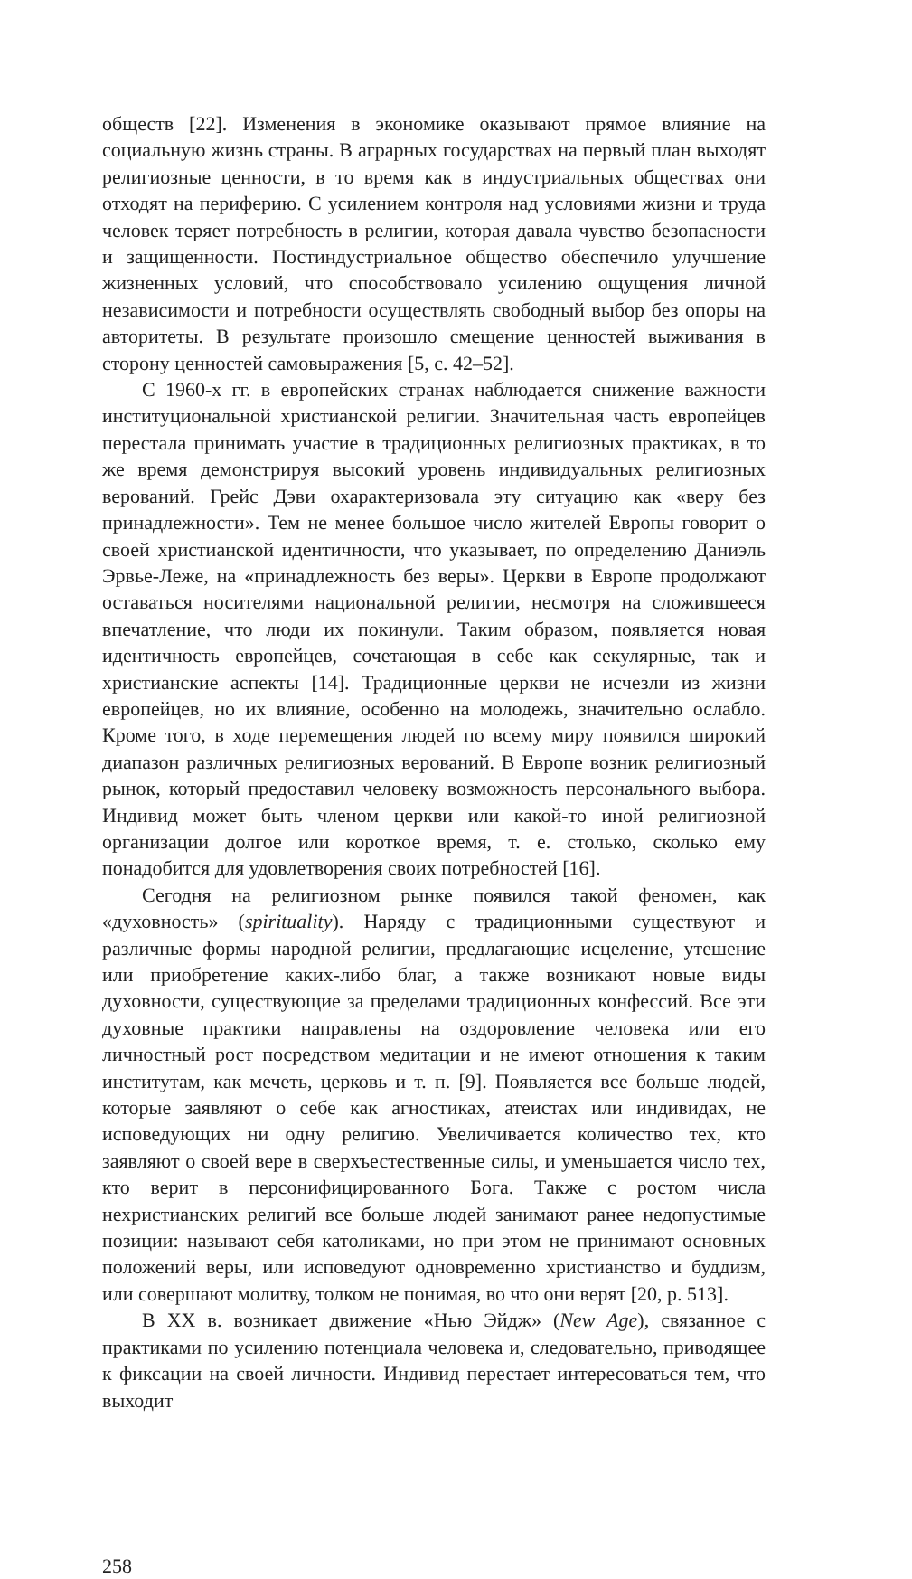обществ [22]. Изменения в экономике оказывают прямое влияние на социальную жизнь страны. В аграрных государствах на первый план выходят религиозные ценности, в то время как в индустриальных обществах они отходят на периферию. С усилением контроля над условиями жизни и труда человек теряет потребность в религии, которая давала чувство безопасности и защищенности. Постиндустриальное общество обеспечило улучшение жизненных условий, что способствовало усилению ощущения личной независимости и потребности осуществлять свободный выбор без опоры на авторитеты. В результате произошло смещение ценностей выживания в сторону ценностей самовыражения [5, с. 42–52].
С 1960-х гг. в европейских странах наблюдается снижение важности институциональной христианской религии. Значительная часть европейцев перестала принимать участие в традиционных религиозных практиках, в то же время демонстрируя высокий уровень индивидуальных религиозных верований. Грейс Дэви охарактеризовала эту ситуацию как «веру без принадлежности». Тем не менее большое число жителей Европы говорит о своей христианской идентичности, что указывает, по определению Даниэль Эрвье-Леже, на «принадлежность без веры». Церкви в Европе продолжают оставаться носителями национальной религии, несмотря на сложившееся впечатление, что люди их покинули. Таким образом, появляется новая идентичность европейцев, сочетающая в себе как секулярные, так и христианские аспекты [14]. Традиционные церкви не исчезли из жизни европейцев, но их влияние, особенно на молодежь, значительно ослабло. Кроме того, в ходе перемещения людей по всему миру появился широкий диапазон различных религиозных верований. В Европе возник религиозный рынок, который предоставил человеку возможность персонального выбора. Индивид может быть членом церкви или какой-то иной религиозной организации долгое или короткое время, т. е. столько, сколько ему понадобится для удовлетворения своих потребностей [16].
Сегодня на религиозном рынке появился такой феномен, как «духовность» (spirituality). Наряду с традиционными существуют и различные формы народной религии, предлагающие исцеление, утешение или приобретение каких-либо благ, а также возникают новые виды духовности, существующие за пределами традиционных конфессий. Все эти духовные практики направлены на оздоровление человека или его личностный рост посредством медитации и не имеют отношения к таким институтам, как мечеть, церковь и т. п. [9]. Появляется все больше людей, которые заявляют о себе как агностиках, атеистах или индивидах, не исповедующих ни одну религию. Увеличивается количество тех, кто заявляют о своей вере в сверхъестественные силы, и уменьшается число тех, кто верит в персонифицированного Бога. Также с ростом числа нехристианских религий все больше людей занимают ранее недопустимые позиции: называют себя католиками, но при этом не принимают основных положений веры, или исповедуют одновременно христианство и буддизм, или совершают молитву, толком не понимая, во что они верят [20, p. 513].
В XX в. возникает движение «Нью Эйдж» (New Age), связанное с практиками по усилению потенциала человека и, следовательно, приводящее к фиксации на своей личности. Индивид перестает интересоваться тем, что выходит
258